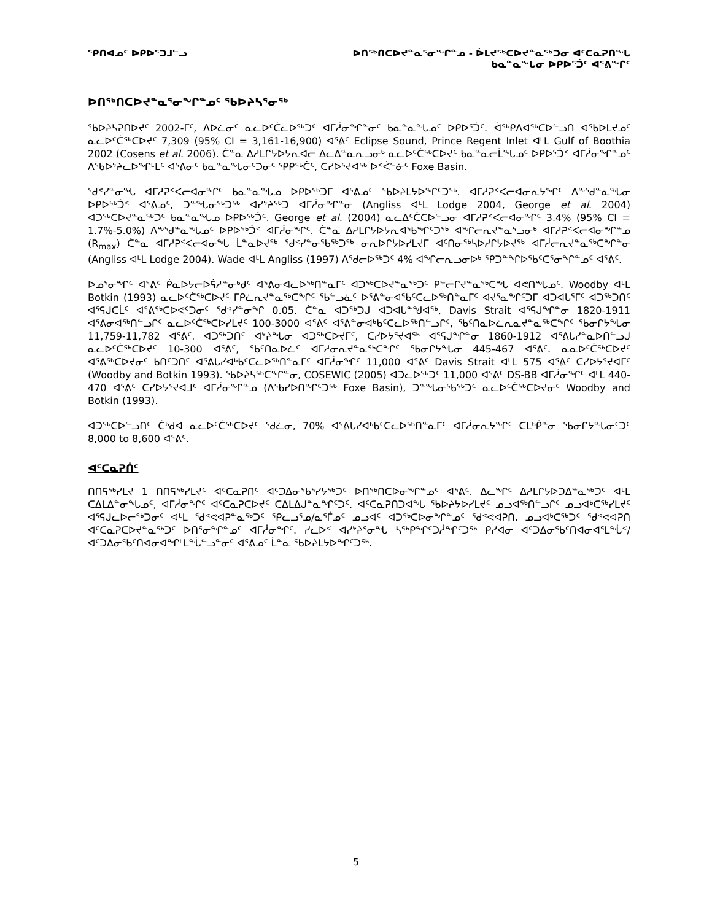ᕿᑎᐊᓄᑦ ᐅᑭᐅᕐᑐᒧᓪᓗ ᐅᑎᖅᑎᑕᐅᔪᓐᓇᕐᓂᖏᓐᓄ - ᐆᒪᔪᖅᑕᐅᔪᓐᓇᖅᑐᓂ ᐊᑦᑕᓇᕈᑎᖓ
ᑲᓇᓐᓇᖓᓂ ᐅᑭᐅᕐᑑᑦ ᐊᕐᕕᖏᑦ
ᐅᑎᖅᑎᑕᐅᔪᓐᓇᕐᓂᖏᓐᓄᑦ ᖃᐅᔨᓴᕐᓂᖅ
ᖃᐅᔨᓴᕈᑎᐅᔪᑦ 2002-ᒥᑦ, ᐱᐅᓛᓂᑦ ᓇᓚᐅᑦᑖᓚᐅᖅᑐᑦ ᐊᒥᓲᓂᖏᓐᓂᑦ ᑲᓇᓐᓇᖓᓄᑦ ᐅᑭᐅᕐᑑᑦ. ᐋᖅᑭᐱᐊᖅᑕᐅᓪᓗᑎ ᐊᖃᐅᒪᔪᓄᑦ ᓇᓚᐅᑦᑖᖅᑕᐅᔪᑦ 7,309 (95% CI = 3,161-16,900) ᐊᕐᕕᑦ Eclipse Sound, Prince Regent Inlet ᐊᒻᒪ Gulf of Boothia 2002 (Cosens et al. 2006). ᑖᓐᓇ ᐃᓱᒪᒋᔭᐅᔭᕆᐊᓕ ᐃᓚᐃᓐᓇᕆᓗᓂᒃ ᓇᓚᐅᑦᑖᖅᑕᐅᔪᑦ ᑲᓇᓐᓇᓕᒫᖓᓄᑦ ᐅᑭᐅᕐᑑᑉ ᐊᒥᓲᓂᖏᓐᓄᑦ ᐱᖃᐅᔾᔨᓚᐅᖏᒻᒪᑦ ᐊᕐᕕᓂᑦ ᑲᓇᓐᓇᖓᓂᑦᑐᓂᑦ ᕿᑭᖅᑖᑦ, ᑕᓯᐅᕐᔪᐊᖅ ᐅᑉᐹᓪᓃᑦ Foxe Basin.
ᖁᕝᓯᓐᓂᖓ ᐊᒥᓱᕈᑉᐸᓕᐊᓂᖏᑦ ᑲᓇᓐᓇᖓᓄ ᐅᑭᐅᖅᑐᒥ ᐊᕐᕕᓄᑦ ᖃᐅᔨᒪᔭᐅᖏᑦᑐᖅ. ᐊᒥᓱᕈᑉᐸᓕᐊᓂᕆᔭᖏᑦ ᐱᖕᖁᓐᓇᖓᓂ ᐅᑭᐅᖅᑑᑉ ᐊᕐᕕᓄᑦ, ᑐᓐᖓᓂᖅᑐᖅ ᐊᓯᔾᔨᖅᑐ ᐊᒥᓲᓂᖏᓐᓂ (Angliss ᐊᒻᒪ Lodge 2004, George et al. 2004) ᐊᑐᖅᑕᐅᔪᓐᓇᖅᑐᑦ ᑲᓇᓐᓇᖓᓄ ᐅᑭᐅᖅᑑᑦ. George et al. (2004) ᓇᓚᐃᑦᑖᑕᐅᓪᓗᓂ ᐊᒥᓱᕈᑉᐸᓕᐊᓂᖏᑦ 3.4% (95% CI = 1.7%-5.0%) ᐱᖕᖁᓐᓇᖓᓄᑦ ᐅᑭᐅᖅᑑᑉ ᐊᒥᓲᓂᖏᑦ. ᑖᓐᓇ ᐃᓱᒪᒋᔭᐅᔭᕆᐊᖃᖏᑦᑐᖅ ᐊᖏᓕᕆᔪᓐᓇᕐᓗᓂᒃ ᐊᒥᓱᕈᑉᐸᓕᐊᓂᖏᓐᓄ (R<sub>max</sub>) ᑖᓐᓇ ᐊᒥᓱᕈᑉᐸᓕᐊᓂᖓ ᒫᓐᓇᐅᔪᖅ ᖁᕝᓯᓐᓂᖃᖅᑐᖅ ᓂᕆᐅᒋᔭᐅᓯᒪᔪᒥ ᐊᑦᑎᓂᖅᓴᐅᓱᒋᔭᐅᔪᖅ ᐊᒥᓲᓕᕆᔪᓐᓇᖅᑕᖏᓐᓂ (Angliss ᐊᒻᒪ Lodge 2004). Wade ᐊᒻᒪ Angliss (1997) ᐱᕐᑯᓕᐅᖅᑐᑦ 4% ᐊᖏᓕᕆᓗᓂᐅᒃ ᕿᑐᓐᖏᐅᖃᑦᑕᕐᓂᖏᓐᓄᑦ ᐊᕐᕕᑦ.
ᐅᓄᕐᓂᖏᑦ ᐊᕐᕕᑦ ᑮᓇᐅᔭᓕᐅᕌᓱᓐᓂᒃᑯᑦ ᐊᕐᕕᓂᐊᓚᐅᖅᑎᓐᓇᒥᑦ ᐊᑐᖅᑕᐅᔪᓐᓇᖅᑐᑦ ᑭᓪᓕᒋᔪᓐᓇᖅᑕᖓ ᐊᕙᑎᖓᓄᑦ. Woodby ᐊᒻᒪ Botkin (1993) ᓇᓚᐅᑦᑖᖅᑕᐅᔪᑦ ᒥᑭᓛᕆᔪᓐᓇᖅᑕᖏᑦ ᖃᓪᓗᓈᑦ ᐅᕐᕕᓐᓂᐊᖃᑦᑕᓚᐅᖅᑎᓐᓇᒥᑦ ᐊᔪᕐᓇᖏᑦᑐᒥ ᐊᑐᐊᒐᕐᒥᑦ ᐊᑐᖅᑐᑎᑦ ᐊᕐᕋᒍᑕᒫᑦ ᐊᕐᕕᖅᑕᐅᕙᑦᑐᓂᑦ ᖁᕝᓯᓐᓂᖏ 0.05. ᑖᓐᓇ ᐊᑐᖅᑐᒍ ᐊᑐᐊᒐᓐᖑᐊᖅ, Davis Strait ᐊᕐᕋᒍᖏᓐᓂ 1820-1911 ᐊᕐᕕᓂᐊᖅᑎᓪᓗᒋᑦ ᓇᓚᐅᑦᑖᖅᑕᐅᓯᒪᔪᑦ 100-3000 ᐊᕐᕕᑦ ᐊᕐᕕᓐᓂᐊᒃᑲᑦᑕᓚᐅᖅᑎᓪᓗᒋᑦ, ᖃᑦᑎᓇᐅᓛᕆᓇᔪᓐᓇᖅᑕᖏᑦ ᖃᓂᒋᔭᖓᓂ 11,759-11,782 ᐊᕐᕕᑦ. ᐊᑐᖅᑐᑎᑦ ᐊᔾᔨᖓᓂ ᐊᑐᖅᑕᐅᔪᒥᑦ, ᑕᓯᐅᔭᕐᔪᐊᖅ ᐊᕐᕋᒍᖏᓐᓂ 1860-1912 ᐊᕐᕕᒐᓯᓐᓇᐅᑎᓪᓗᒍ ᓇᓚᐅᑦᑖᖅᑕᐅᔪᑦ 10-300 ᐊᕐᕕᑦ, ᖃᑦᑎᓇᐅᓛᑦ ᐊᒥᓱᓂᕆᔪᓐᓇᖅᑕᖏᑦ ᖃᓂᒋᔭᖓᓂ 445-467 ᐊᕐᕕᑦ. ᓇᓇᐅᑦᑖᖅᑕᐅᔪᑦ ᐊᕐᕕᖅᑕᐅᔪᓂᑦ ᑲᑎᑦᑐᑎᑦ ᐊᕐᕕᒐᓯᐊᒃᑲᑦᑕᓚᐅᖅᑎᓐᓇᒥᑦ ᐊᒥᓲᓂᖏᑦ 11,000 ᐊᕐᕕᑦ Davis Strait ᐊᒻᒪ 575 ᐊᕐᕕᑦ ᑕᓯᐅᔭᕐᔪᐊᒥᑦ (Woodby and Botkin 1993). ᖃᐅᔨᓴᖅᑕᖏᓐᓂ, COSEWIC (2005) ᐊᑐᓚᐅᖅᑐᑦ 11,000 ᐊᕐᕕᑦ DS-BB ᐊᒥᓲᓂᖏᑦ ᐊᒻᒪ 440-470 ᐊᕐᕕᑦ ᑕᓯᐅᔭᕐᔪᐊᒧᑦ ᐊᒥᓲᓂᖏᓐᓄ (ᐱᖃᓯᐅᑎᖏᑦᑐᖅ Foxe Basin), ᑐᓐᖓᓂᖃᖅᑐᑦ ᓇᓚᐅᑦᑖᖅᑕᐅᔪᓂᑦ Woodby and Botkin (1993).
ᐊᑐᖅᑕᐅᓪᓗᑎᑦ ᑖᒃᑯᐊ ᓇᓚᐅᑦᑖᖅᑕᐅᔪᑦ ᖁᓛᓂ, 70% ᐊᕐᕕᒐᓯᐊᒃᑲᑦᑕᓚᐅᖅᑎᓐᓇᒥᑦ ᐊᒥᓲᓂᕆᔭᖏᑦ ᑕᒪᒃᑮᓐᓂ ᖃᓂᒋᔭᖓᓂᑦᑐᑦ 8,000 to 8,600 ᐊᕐᕕᑦ.
ᐊᑦᑕᓇᕈᑏᑦ
ᑎᑎᕋᖅᓯᒪᔪ 1 ᑎᑎᕋᖅᓯᒪᔪᑦ ᐊᑦᑕᓇᕈᑎᑦ ᐊᑦᑐᐃᓂᖃᕐᓯᔭᖅᑐᑦ ᐅᑎᖅᑎᑕᐅᓂᖏᓐᓄᑦ ᐊᕐᕕᑦ. ᐃᓚᖏᑦ ᐃᓱᒪᒋᔭᐅᑐᐃᓐᓇᖅᑐᑦ ᐊᒻᒪ ᑕᐃᒪᐃᓐᓂᖓᓄᑦ, ᐊᒥᓲᓂᖏᑦ ᐊᑦᑕᓇᕈᑕᐅᔪᑦ ᑕᐃᒪᐃᒍᓐᓇᖏᑦᑐᑦ. ᐊᑦᑕᓇᕈᑎᑐᐊᖓ ᖃᐅᔨᔭᐅᓯᒪᔪᑦ ᓄᓗᐊᖅᑎᓪᓗᒋᑦ ᓄᓗᐊᒃᑕᖅᓯᒪᔪᑦ ᐊᕐᕋᒍᓚᐅᓕᖅᑐᓂᑦ ᐊᒻᒪ ᖁᕝᕙᐊᕈᓐᓇᖅᑐᑦ ᕿᓚᓗᕐᓄ/ᓇᕐᒦᓄᑦ ᓄᓗᐊᑦ ᐊᑐᖅᑕᐅᓂᖏᓐᓄᑦ ᖁᕝᕙᐊᕈᑎ. ᓄᓗᐊᒃᑕᖅᑐᑦ ᖁᕝᕙᐊᕈᑎ ᐊᑦᑕᓇᕈᑕᐅᔪᓐᓇᖅᑐᑦ ᐅᑎᕐᓂᖏᓐᓄᑦ ᐊᒥᓲᓂᖏᑦ. ᓯᓚᐅᑉ ᐊᓯᔾᔨᕐᓂᖓ ᓴᖅᑭᖏᑦᑐᓲᖏᑦᑐᖅ ᑭᓯᐊᓂ ᐊᑦᑐᐃᓂᖃᑦᑎᐊᓂᐊᕐᒪᖔᑉ/ᐊᑦᑐᐃᓂᖃᑦᑎᐊᓂᐊᖏᒻᒪᖔᓪᓗᓐᓂᑦ ᐊᕐᕕᓄᑦ ᒫᓐᓇ ᖃᐅᔨᒪᔭᐅᖏᑦᑐᖅ.
5